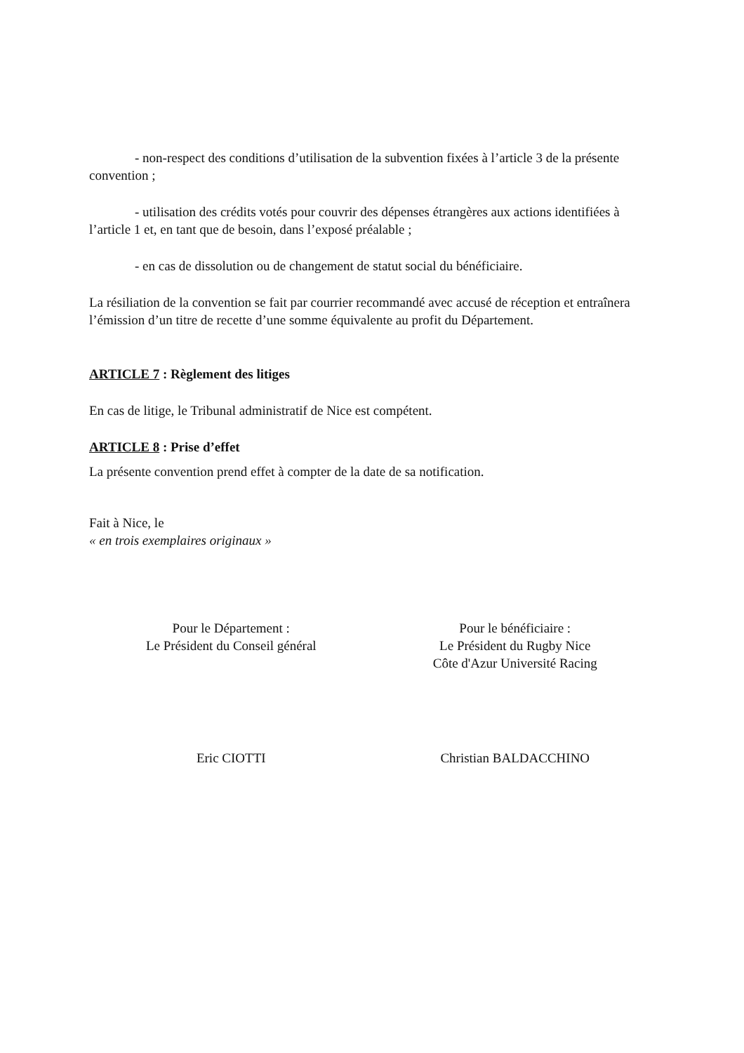- non-respect des conditions d’utilisation de la subvention fixées à l’article 3 de la présente convention ;
- utilisation des crédits votés pour couvrir des dépenses étrangères aux actions identifiées à l’article 1 et, en tant que de besoin, dans l’exposé préalable ;
- en cas de dissolution ou de changement de statut social du bénéficiaire.
La résiliation de la convention se fait par courrier recommandé avec accusé de réception et entraînera l’émission d’un titre de recette d’une somme équivalente au profit du Département.
ARTICLE 7 : Règlement des litiges
En cas de litige, le Tribunal administratif de Nice est compétent.
ARTICLE 8 : Prise d’effet
La présente convention prend effet à compter de la date de sa notification.
Fait à Nice, le
« en trois exemplaires originaux »
Pour le Département :
Le Président du Conseil général
Pour le bénéficiaire :
Le Président du Rugby Nice
Côte d'Azur Université Racing
Eric CIOTTI Christian BALDACCHINO